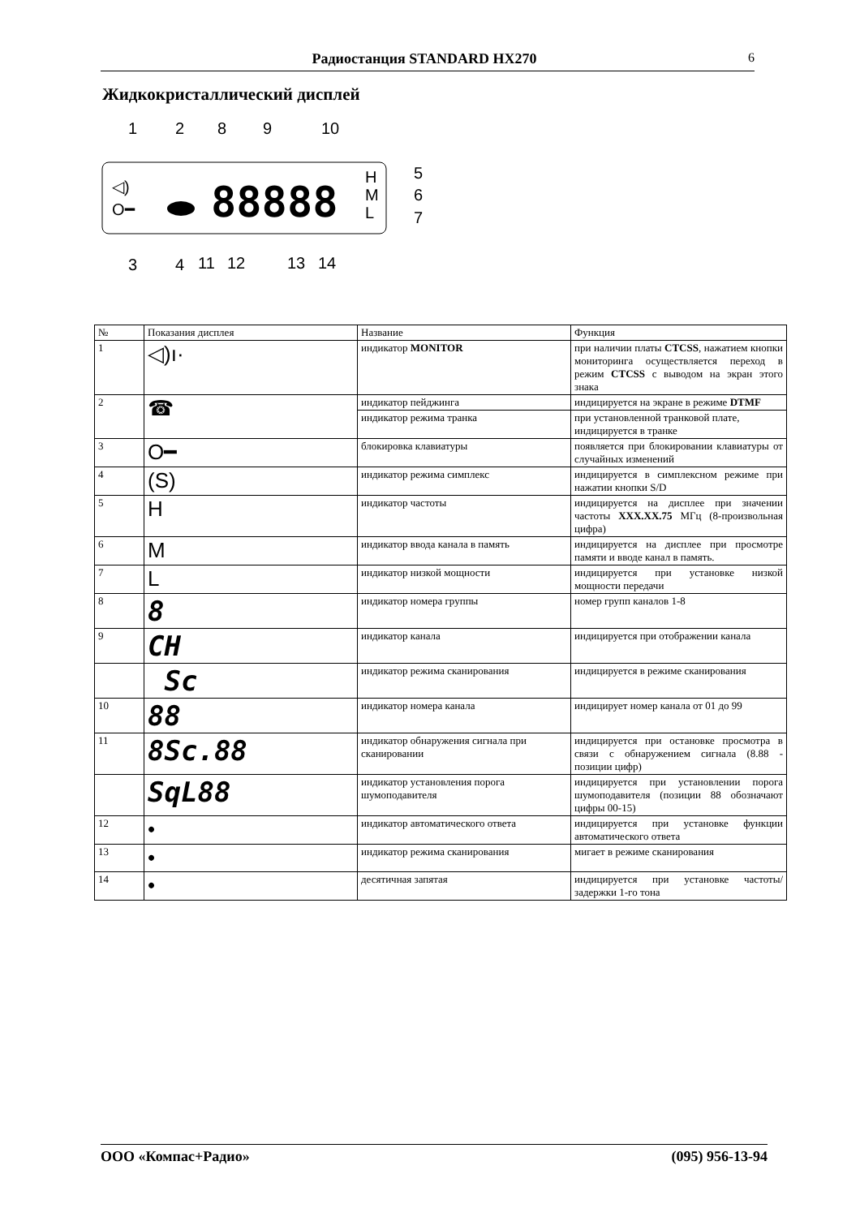Радиостанция STANDARD HX270 6
Жидкокристаллический дисплей
1
2
8
9
10
5
6
7
3
4
11
12
13
14
88888
◁)
O━
H
M
L
| № | Показания дисплея | Название | Функция |
| --- | --- | --- | --- |
| 1 | ◁)ı· | индикатор MONITOR | при наличии платы CTCSS , нажатием кнопки мониторинга осуществляется переход в режим CTCSS с выводом на экран этого знака |
| 2 | ☎ | индикатор пейджинга | индицируется на экране в режиме DTMF |
| | | индикатор режима транка | при установленной транковой плате, индицируется в транке |
| 3 | O━ | блокировка клавиатуры | появляется при блокировании клавиатуры от случайных изменений |
| 4 | (S) | индикатор режима симплекс | индицируется в симплексном режиме при нажатии кнопки S/D |
| 5 | H | индикатор частоты | индицируется на дисплее при значении частоты XXX.XX.75 МГц (8-произвольная цифра) |
| 6 | M | индикатор ввода канала в память | индицируется на дисплее при просмотре памяти и вводе канал в память. |
| 7 | L | индикатор низкой мощности | индицируется при установке низкой мощности передачи |
| 8 | 8 | индикатор номера группы | номер групп каналов 1-8 |
| 9 | CH | индикатор канала | индицируется при отображении канала |
| | Sc | индикатор режима сканирования | индицируется в режиме сканирования |
| 10 | 88 | индикатор номера канала | индицирует номер канала от 01 до 99 |
| 11 | 8Sc.88 | индикатор обнаружения сигнала при сканировании | индицируется при остановке просмотра в связи с обнаружением сигнала (8.88 - позиции цифр) |
| | SqL88 | индикатор установления порога шумоподавителя | индицируется при установлении порога шумоподавителя (позиции 88 обозначают цифры 00-15) |
| 12 | • | индикатор автоматического ответа | индицируется при установке функции автоматического ответа |
| 13 | • | индикатор режима сканирования | мигает в режиме сканирования |
| 14 | • | десятичная запятая | индицируется при установке частоты/задержки 1-го тона |
ООО «Компас+Радио» (095) 956-13-94